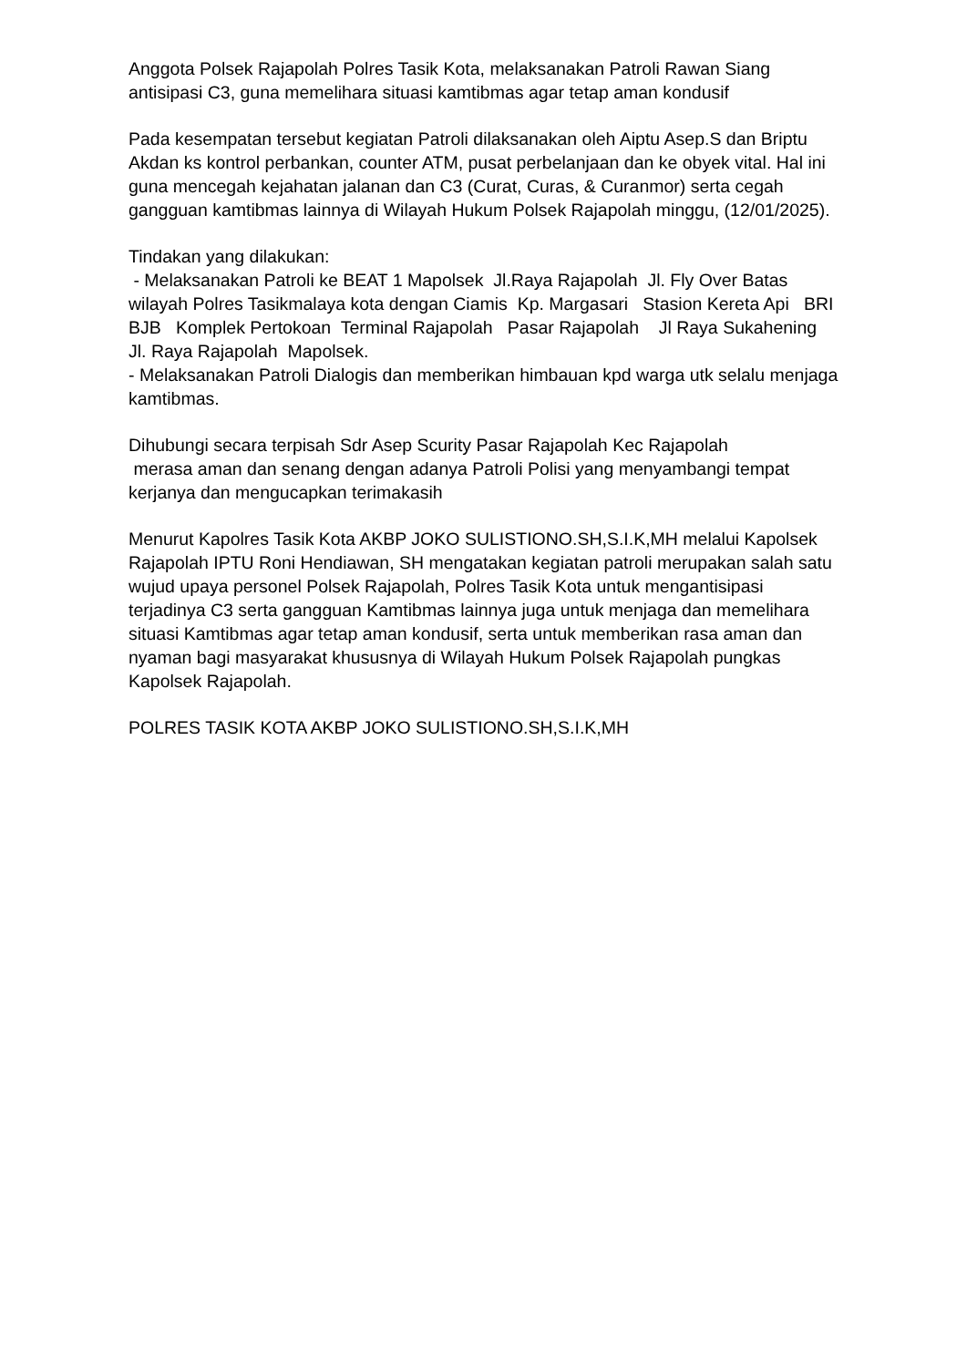Anggota Polsek Rajapolah Polres Tasik Kota, melaksanakan Patroli Rawan Siang antisipasi C3, guna memelihara situasi kamtibmas agar tetap aman kondusif
Pada kesempatan tersebut kegiatan Patroli dilaksanakan oleh Aiptu Asep.S dan Briptu Akdan ks kontrol perbankan, counter ATM, pusat perbelanjaan dan ke obyek vital. Hal ini guna mencegah kejahatan jalanan dan C3 (Curat, Curas, & Curanmor) serta cegah gangguan kamtibmas lainnya di Wilayah Hukum Polsek Rajapolah minggu, (12/01/2025).
Tindakan yang dilakukan:
- Melaksanakan Patroli ke BEAT 1 Mapolsek Jl.Raya Rajapolah Jl. Fly Over Batas wilayah Polres Tasikmalaya kota dengan Ciamis Kp. Margasari Stasion Kereta Api BRI BJB Komplek Pertokoan Terminal Rajapolah Pasar Rajapolah Jl Raya Sukahening Jl. Raya Rajapolah Mapolsek.
- Melaksanakan Patroli Dialogis dan memberikan himbauan kpd warga utk selalu menjaga kamtibmas.
Dihubungi secara terpisah Sdr Asep Scurity Pasar Rajapolah Kec Rajapolah
merasa aman dan senang dengan adanya Patroli Polisi yang menyambangi tempat kerjanya dan mengucapkan terimakasih
Menurut Kapolres Tasik Kota AKBP JOKO SULISTIONO.SH,S.I.K,MH melalui Kapolsek Rajapolah IPTU Roni Hendiawan, SH mengatakan kegiatan patroli merupakan salah satu wujud upaya personel Polsek Rajapolah, Polres Tasik Kota untuk mengantisipasi terjadinya C3 serta gangguan Kamtibmas lainnya juga untuk menjaga dan memelihara situasi Kamtibmas agar tetap aman kondusif, serta untuk memberikan rasa aman dan nyaman bagi masyarakat khususnya di Wilayah Hukum Polsek Rajapolah pungkas Kapolsek Rajapolah.
POLRES TASIK KOTA AKBP JOKO SULISTIONO.SH,S.I.K,MH